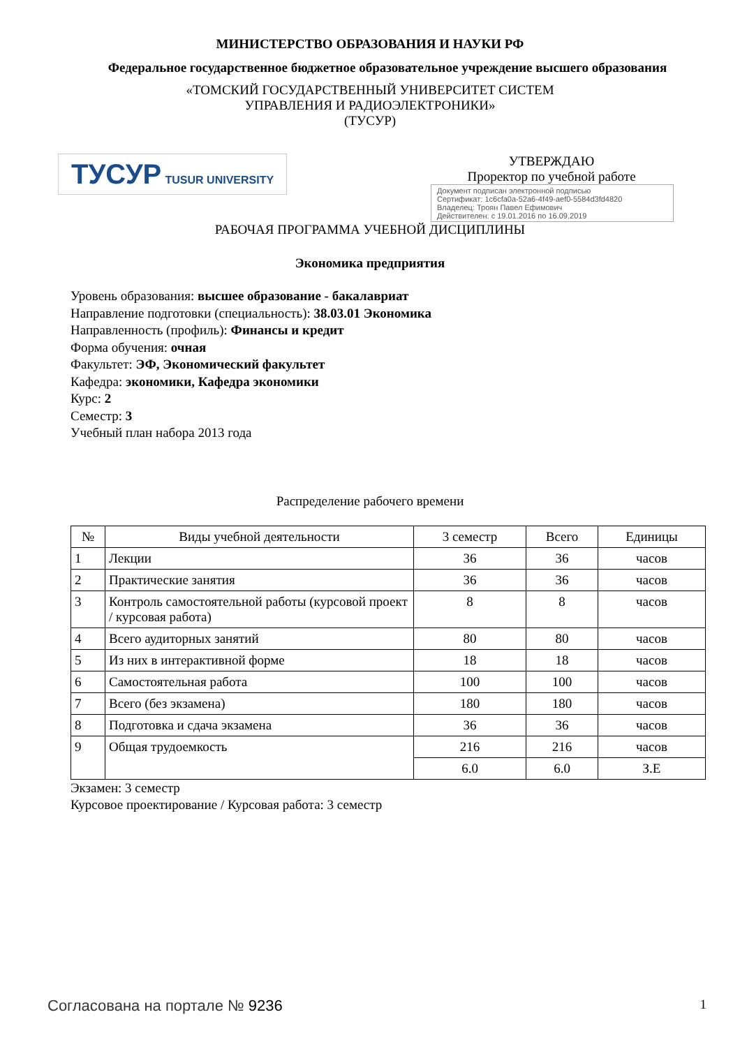МИНИСТЕРСТВО ОБРАЗОВАНИЯ И НАУКИ РФ
Федеральное государственное бюджетное образовательное учреждение высшего образования
«ТОМСКИЙ ГОСУДАРСТВЕННЫЙ УНИВЕРСИТЕТ СИСТЕМ
УПРАВЛЕНИЯ И РАДИОЭЛЕКТРОНИКИ»
(ТУСУР)
ТУСУР TUSUR UNIVERSITY
УТВЕРЖДАЮ
Проректор по учебной работе
Документ подписан электронной подписью
Сертификат: 1c6cfa0a-52a6-4f49-aef0-5584d3fd4820
Владелец: Троян Павел Ефимович
Действителен: с 19.01.2016 по 16.09.2019
РАБОЧАЯ ПРОГРАММА УЧЕБНОЙ ДИСЦИПЛИНЫ
Экономика предприятия
Уровень образования: высшее образование - бакалавриат
Направление подготовки (специальность): 38.03.01 Экономика
Направленность (профиль): Финансы и кредит
Форма обучения: очная
Факультет: ЭФ, Экономический факультет
Кафедра: экономики, Кафедра экономики
Курс: 2
Семестр: 3
Учебный план набора 2013 года
Распределение рабочего времени
| № | Виды учебной деятельности | 3 семестр | Всего | Единицы |
| --- | --- | --- | --- | --- |
| 1 | Лекции | 36 | 36 | часов |
| 2 | Практические занятия | 36 | 36 | часов |
| 3 | Контроль самостоятельной работы (курсовой проект / курсовая работа) | 8 | 8 | часов |
| 4 | Всего аудиторных занятий | 80 | 80 | часов |
| 5 | Из них в интерактивной форме | 18 | 18 | часов |
| 6 | Самостоятельная работа | 100 | 100 | часов |
| 7 | Всего (без экзамена) | 180 | 180 | часов |
| 8 | Подготовка и сдача экзамена | 36 | 36 | часов |
| 9 | Общая трудоемкость | 216 | 216 | часов |
| | | 6.0 | 6.0 | З.Е |
Экзамен: 3 семестр
Курсовое проектирование / Курсовая работа: 3 семестр
Согласована на портале № 9236
1